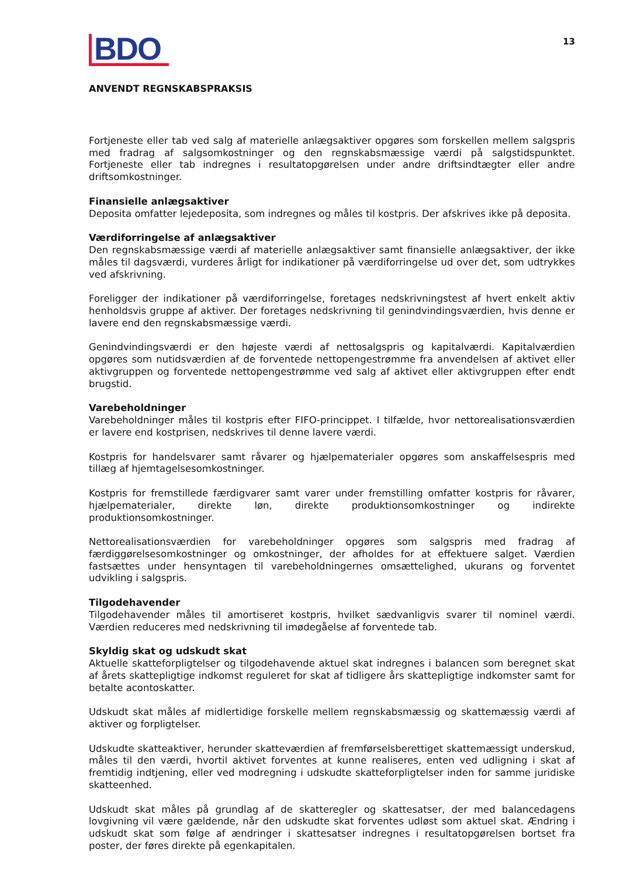BDO
13
ANVENDT REGNSKABSPRAKSIS
Fortjeneste eller tab ved salg af materielle anlægsaktiver opgøres som forskellen mellem salgspris med fradrag af salgsomkostninger og den regnskabsmæssige værdi på salgstidspunktet. Fortjeneste eller tab indregnes i resultatopgørelsen under andre driftsindtægter eller andre driftsomkostninger.
Finansielle anlægsaktiver
Deposita omfatter lejedeposita, som indregnes og måles til kostpris. Der afskrives ikke på deposita.
Værdiforringelse af anlægsaktiver
Den regnskabsmæssige værdi af materielle anlægsaktiver samt finansielle anlægsaktiver, der ikke måles til dagsværdi, vurderes årligt for indikationer på værdiforringelse ud over det, som udtrykkes ved afskrivning.
Foreligger der indikationer på værdiforringelse, foretages nedskrivningstest af hvert enkelt aktiv henholdsvis gruppe af aktiver. Der foretages nedskrivning til genindvindingsværdien, hvis denne er lavere end den regnskabsmæssige værdi.
Genindvindingsværdi er den højeste værdi af nettosalgspris og kapitalværdi. Kapitalværdien opgøres som nutidsværdien af de forventede nettopengestrømme fra anvendelsen af aktivet eller aktivgruppen og forventede nettopengestrømme ved salg af aktivet eller aktivgruppen efter endt brugstid.
Varebeholdninger
Varebeholdninger måles til kostpris efter FIFO-princippet. I tilfælde, hvor nettorealisationsværdien er lavere end kostprisen, nedskrives til denne lavere værdi.
Kostpris for handelsvarer samt råvarer og hjælpematerialer opgøres som anskaffelsespris med tillæg af hjemtagelsesomkostninger.
Kostpris for fremstillede færdigvarer samt varer under fremstilling omfatter kostpris for råvarer, hjælpematerialer, direkte løn, direkte produktionsomkostninger og indirekte produktionsomkostninger.
Nettorealisationsværdien for varebeholdninger opgøres som salgspris med fradrag af færdiggørelsesomkostninger og omkostninger, der afholdes for at effektuere salget. Værdien fastsættes under hensyntagen til varebeholdningernes omsættelighed, ukurans og forventet udvikling i salgspris.
Tilgodehavender
Tilgodehavender måles til amortiseret kostpris, hvilket sædvanligvis svarer til nominel værdi. Værdien reduceres med nedskrivning til imødegåelse af forventede tab.
Skyldig skat og udskudt skat
Aktuelle skatteforpligtelser og tilgodehavende aktuel skat indregnes i balancen som beregnet skat af årets skattepligtige indkomst reguleret for skat af tidligere års skattepligtige indkomster samt for betalte acontoskatter.
Udskudt skat måles af midlertidige forskelle mellem regnskabsmæssig og skattemæssig værdi af aktiver og forpligtelser.
Udskudte skatteaktiver, herunder skatteværdien af fremførselsberettiget skattemæssigt underskud, måles til den værdi, hvortil aktivet forventes at kunne realiseres, enten ved udligning i skat af fremtidig indtjening, eller ved modregning i udskudte skatteforpligtelser inden for samme juridiske skatteenhed.
Udskudt skat måles på grundlag af de skatteregler og skattesatser, der med balancedagens lovgivning vil være gældende, når den udskudte skat forventes udløst som aktuel skat. Ændring i udskudt skat som følge af ændringer i skattesatser indregnes i resultatopgørelsen bortset fra poster, der føres direkte på egenkapitalen.